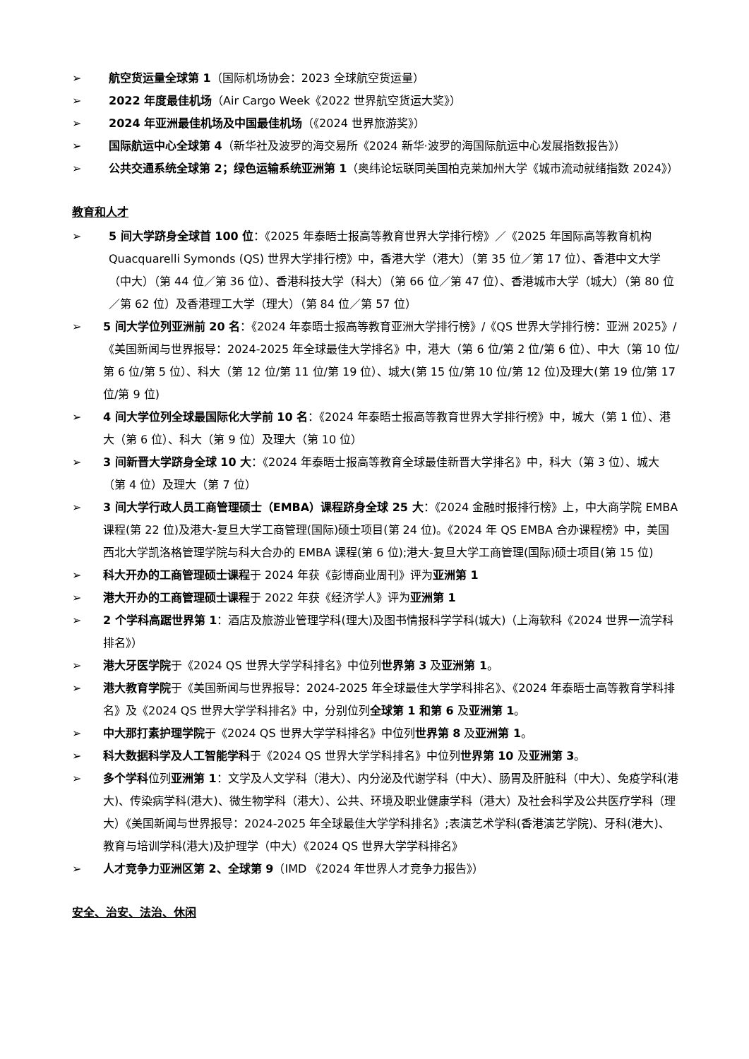➢ 航空货运量全球第 1（国际机场协会：2023 全球航空货运量）
➢ 2022 年度最佳机场（Air Cargo Week《2022 世界航空货运大奖》）
➢ 2024 年亚洲最佳机场及中国最佳机场（《2024 世界旅游奖》）
➢ 国际航运中心全球第 4（新华社及波罗的海交易所《2024 新华·波罗的海国际航运中心发展指数报告》）
➢ 公共交通系统全球第 2；绿色运输系统亚洲第 1（奥纬论坛联同美国柏克莱加州大学《城市流动就绪指数 2024》）
教育和人才
➢ 5 间大学跻身全球首 100 位：《2025 年泰晤士报高等教育世界大学排行榜》／《2025 年国际高等教育机构 Quacquarelli Symonds (QS) 世界大学排行榜》中，香港大学（港大）（第 35 位／第 17 位）、香港中文大学（中大）（第 44 位／第 36 位）、香港科技大学（科大）（第 66 位／第 47 位）、香港城市大学（城大）（第 80 位／第 62 位）及香港理工大学（理大）（第 84 位／第 57 位）
➢ 5 间大学位列亚洲前 20 名：《2024 年泰晤士报高等教育亚洲大学排行榜》/《QS 世界大学排行榜：亚洲 2025》/《美国新闻与世界报导：2024-2025 年全球最佳大学排名》中，港大（第 6 位/第 2 位/第 6 位）、中大（第 10 位/第 6 位/第 5 位）、科大（第 12 位/第 11 位/第 19 位）、城大(第 15 位/第 10 位/第 12 位)及理大(第 19 位/第 17 位/第 9 位)
➢ 4 间大学位列全球最国际化大学前 10 名：《2024 年泰晤士报高等教育世界大学排行榜》中，城大（第 1 位）、港大（第 6 位）、科大（第 9 位）及理大（第 10 位）
➢ 3 间新晋大学跻身全球 10 大：《2024 年泰晤士报高等教育全球最佳新晋大学排名》中，科大（第 3 位）、城大（第 4 位）及理大（第 7 位）
➢ 3 间大学行政人员工商管理硕士（EMBA）课程跻身全球 25 大：《2024 金融时报排行榜》上，中大商学院 EMBA 课程(第 22 位)及港大-复旦大学工商管理(国际)硕士项目(第 24 位)。《2024 年 QS EMBA 合办课程榜》中，美国西北大学凯洛格管理学院与科大合办的 EMBA 课程(第 6 位);港大-复旦大学工商管理(国际)硕士项目(第 15 位)
➢ 科大开办的工商管理硕士课程于 2024 年获《彭博商业周刊》评为亚洲第 1
➢ 港大开办的工商管理硕士课程于 2022 年获《经济学人》评为亚洲第 1
➢ 2 个学科高踞世界第 1：酒店及旅游业管理学科(理大)及图书情报科学学科(城大)（上海软科《2024 世界一流学科排名》）
➢ 港大牙医学院于《2024 QS 世界大学学科排名》中位列世界第 3 及亚洲第 1。
➢ 港大教育学院于《美国新闻与世界报导：2024-2025 年全球最佳大学学科排名》、《2024 年泰晤士高等教育学科排名》及《2024 QS 世界大学学科排名》中，分别位列全球第 1 和第 6 及亚洲第 1。
➢ 中大那打素护理学院于《2024 QS 世界大学学科排名》中位列世界第 8 及亚洲第 1。
➢ 科大数据科学及人工智能学科于《2024 QS 世界大学学科排名》中位列世界第 10 及亚洲第 3。
➢ 多个学科位列亚洲第 1：文学及人文学科（港大）、内分泌及代谢学科（中大）、肠胃及肝脏科（中大）、免疫学科(港大)、传染病学科(港大)、微生物学科（港大）、公共、环境及职业健康学科（港大）及社会科学及公共医疗学科（理大）《美国新闻与世界报导：2024-2025 年全球最佳大学学科排名》;表演艺术学科(香港演艺学院)、牙科(港大)、教育与培训学科(港大)及护理学（中大）《2024 QS 世界大学学科排名》
➢ 人才竞争力亚洲区第 2、全球第 9（IMD 《2024 年世界人才竞争力报告》）
安全、治安、法治、休闲